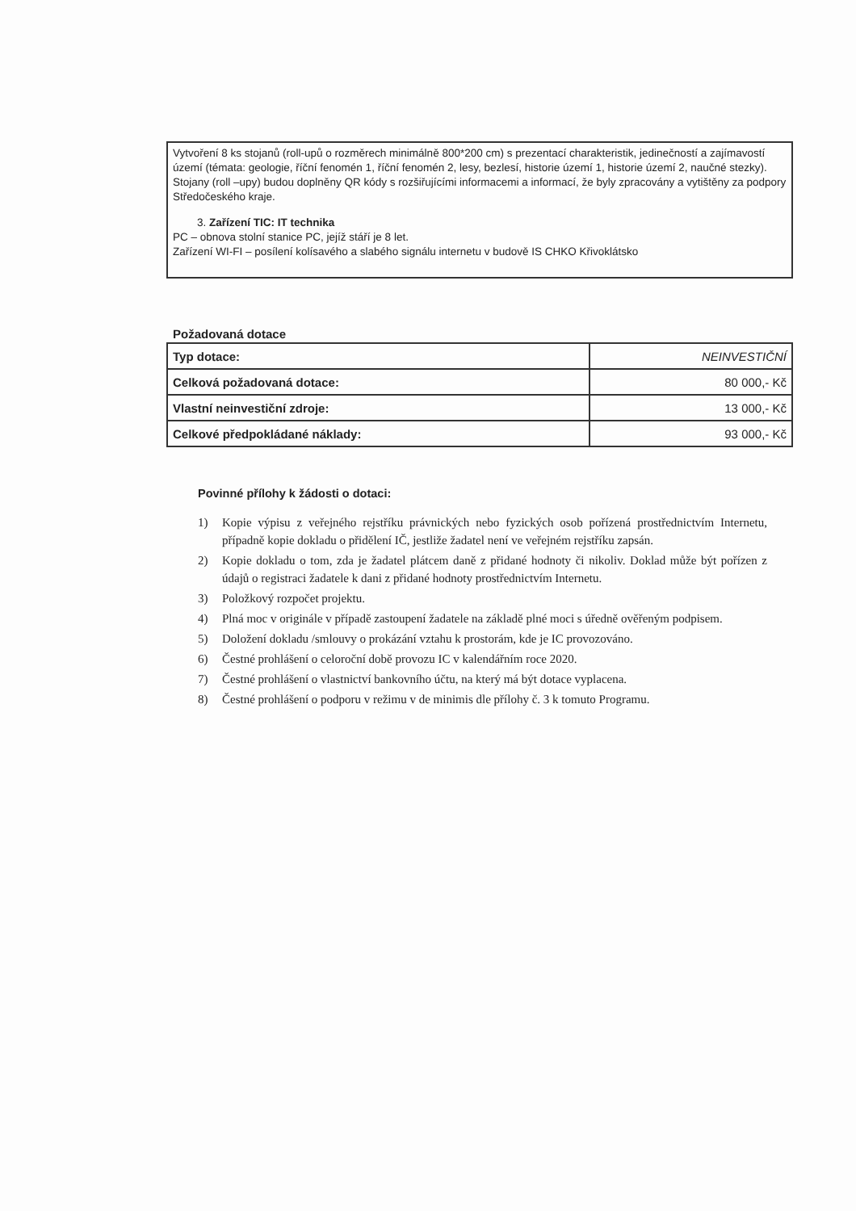Vytvoření 8 ks stojanů (roll-upů o rozměrech minimálně 800*200 cm) s prezentací charakteristik, jedinečností a zajímavostí území (témata: geologie, říční fenomén 1, říční fenomén 2, lesy, bezlesí, historie území 1, historie území 2, naučné stezky). Stojany (roll –upy) budou doplněny QR kódy s rozšiřujícími informacemi a informací, že byly zpracovány a vytištěny za podpory Středočeského kraje.
3. Zařízení TIC: IT technika
PC – obnova stolní stanice PC, jejíž stáří je 8 let.
Zařízení WI-FI – posílení kolísavého a slabého signálu internetu v budově IS CHKO Křivoklátsko
Požadovaná dotace
| Typ dotace: | NEINVESTIČNÍ |
| Celková požadovaná dotace: | 80 000,- Kč |
| Vlastní neinvestiční zdroje: | 13 000,- Kč |
| Celkové předpokládané náklady: | 93 000,- Kč |
Povinné přílohy k žádosti o dotaci:
1) Kopie výpisu z veřejného rejstříku právnických nebo fyzických osob pořízená prostřednictvím Internetu, případně kopie dokladu o přidělení IČ, jestliže žadatel není ve veřejném rejstříku zapsán.
2) Kopie dokladu o tom, zda je žadatel plátcem daně z přidané hodnoty či nikoliv. Doklad může být pořízen z údajů o registraci žadatele k dani z přidané hodnoty prostřednictvím Internetu.
3) Položkový rozpočet projektu.
4) Plná moc v originále v případě zastoupení žadatele na základě plné moci s úředně ověřeným podpisem.
5) Doložení dokladu /smlouvy o prokázání vztahu k prostorám, kde je IC provozováno.
6) Čestné prohlášení o celoroční době provozu IC v kalendářním roce 2020.
7) Čestné prohlášení o vlastnictví bankovního účtu, na který má být dotace vyplacena.
8) Čestné prohlášení o podporu v režimu v de minimis dle přílohy č. 3 k tomuto Programu.